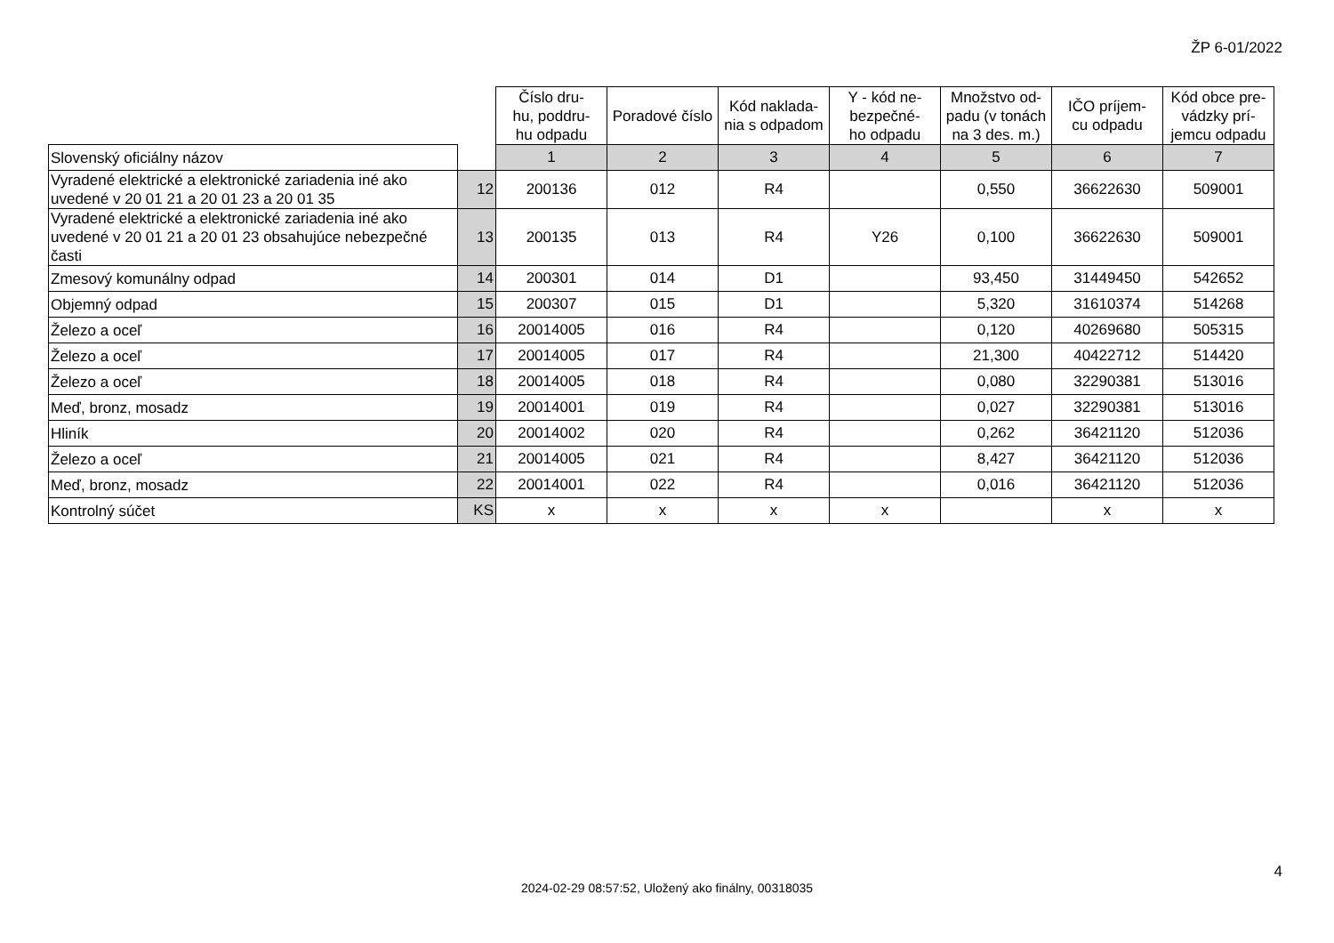ŽP 6-01/2022
| | | Číslo dru- hu, poddru- hu odpadu | Poradové číslo | Kód naklada- nia s odpadom | Y - kód ne- bezpečné- ho odpadu | Množstvo od- padu (v tonách na 3 des. m.) | IČO príjem- cu odpadu | Kód obce pre- vádzky prí- jemcu odpadu |
| Slovenský oficiálny názov | | 1 | 2 | 3 | 4 | 5 | 6 | 7 |
| Vyradené elektrické a elektronické zariadenia iné ako uvedené v 20 01 21 a 20 01 23 a 20 01 35 | 12 | 200136 | 012 | R4 | | 0,550 | 36622630 | 509001 |
| Vyradené elektrické a elektronické zariadenia iné ako uvedené v 20 01 21 a 20 01 23 obsahujúce nebezpečné časti | 13 | 200135 | 013 | R4 | Y26 | 0,100 | 36622630 | 509001 |
| Zmesový komunálny odpad | 14 | 200301 | 014 | D1 | | 93,450 | 31449450 | 542652 |
| Objemný odpad | 15 | 200307 | 015 | D1 | | 5,320 | 31610374 | 514268 |
| Železo a oceľ | 16 | 20014005 | 016 | R4 | | 0,120 | 40269680 | 505315 |
| Železo a oceľ | 17 | 20014005 | 017 | R4 | | 21,300 | 40422712 | 514420 |
| Železo a oceľ | 18 | 20014005 | 018 | R4 | | 0,080 | 32290381 | 513016 |
| Meď, bronz, mosadz | 19 | 20014001 | 019 | R4 | | 0,027 | 32290381 | 513016 |
| Hliník | 20 | 20014002 | 020 | R4 | | 0,262 | 36421120 | 512036 |
| Železo a oceľ | 21 | 20014005 | 021 | R4 | | 8,427 | 36421120 | 512036 |
| Meď, bronz, mosadz | 22 | 20014001 | 022 | R4 | | 0,016 | 36421120 | 512036 |
| Kontrolný súčet | KS | x | x | x | x | | x | x |
4
2024-02-29 08:57:52, Uložený ako finálny, 00318035